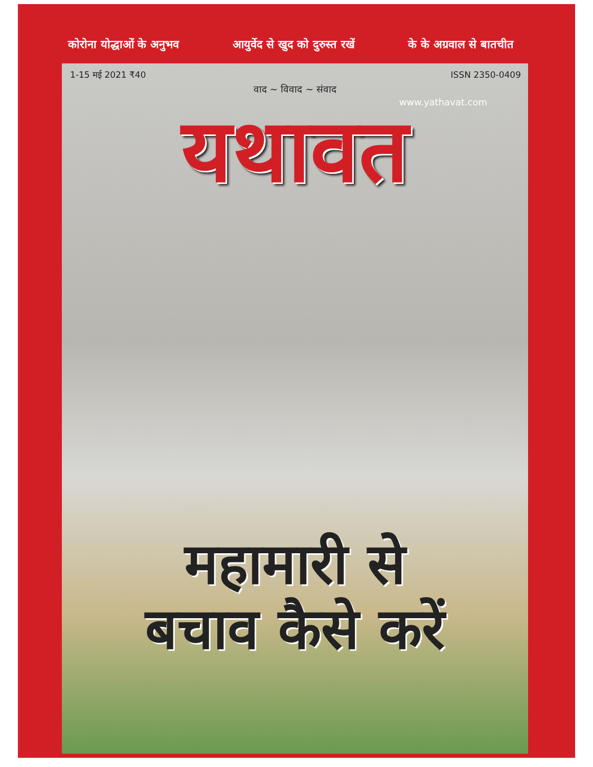कोरोना योद्धाओं के अनुभव आयुर्वेद से खुद को दुरुस्त रखें के के अग्रवाल से बातचीत
1-15 मई 2021 ₹40 ISSN 2350-0409
वाद ~ विवाद ~ संवाद
www.yathavat.com
यथावत
महामारी से
बचाव कैसे करें